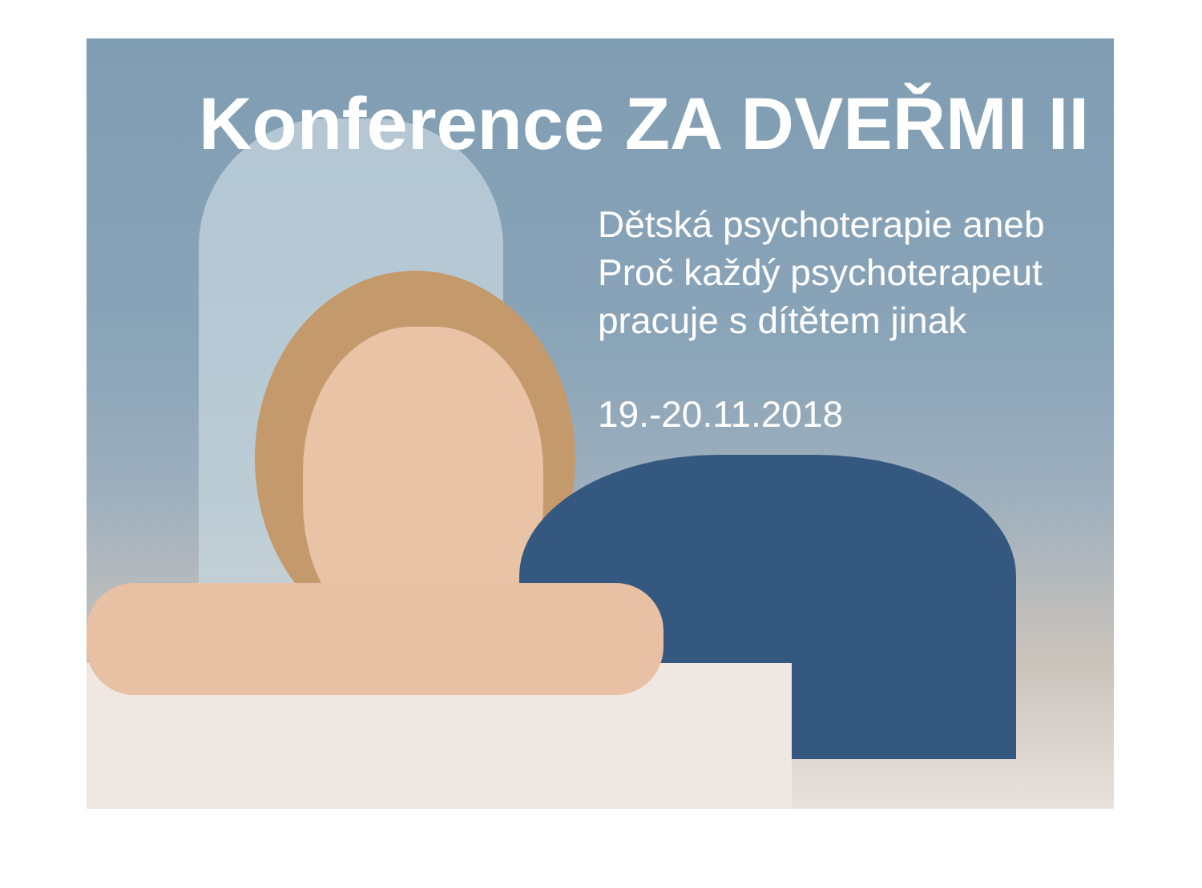Konference ZA DVEŘMI II
Dětská psychoterapie aneb
Proč každý psychoterapeut
pracuje s dítětem jinak
19.-20.11.2018